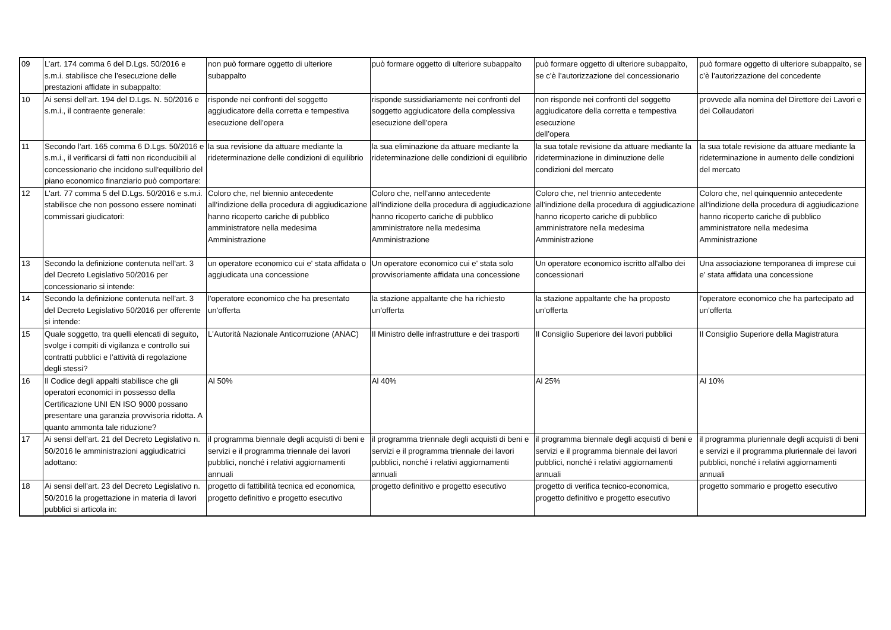| 09 | L’art. 174 comma 6 del D.Lgs. 50/2016 e s.m.i. stabilisce che l’esecuzione delle prestazioni affidate in subappalto: | non può formare oggetto di ulteriore subappalto | può formare oggetto di ulteriore subappalto | può formare oggetto di ulteriore subappalto, se c’è l’autorizzazione del concessionario | può formare oggetto di ulteriore subappalto, se c’è l’autorizzazione del concedente |
| 10 | Ai sensi dell'art. 194 del D.Lgs. N. 50/2016 e s.m.i., il contraente generale: | risponde nei confronti del soggetto aggiudicatore della corretta e tempestiva esecuzione dell’opera | risponde sussidiariamente nei confronti del soggetto aggiudicatore della complessiva esecuzione dell’opera | non risponde nei confronti del soggetto aggiudicatore della corretta e tempestiva esecuzione dell’opera | provvede alla nomina del Direttore dei Lavori e dei Collaudatori |
| 11 | Secondo l’art. 165 comma 6 D.Lgs. 50/2016 e s.m.i., il verificarsi di fatti non riconducibili al concessionario che incidono sull’equilibrio del piano economico finanziario può comportare: | la sua revisione da attuare mediante la rideterminazione delle condizioni di equilibrio | la sua eliminazione da attuare mediante la rideterminazione delle condizioni di equilibrio | la sua totale revisione da attuare mediante la rideterminazione in diminuzione delle condizioni del mercato | la sua totale revisione da attuare mediante la rideterminazione in aumento delle condizioni del mercato |
| 12 | L'art. 77 comma 5 del D.Lgs. 50/2016 e s.m.i. stabilisce che non possono essere nominati commissari giudicatori: | Coloro che, nel biennio antecedente all’indizione della procedura di aggiudicazione hanno ricoperto cariche di pubblico amministratore nella medesima Amministrazione | Coloro che, nell’anno antecedente all’indizione della procedura di aggiudicazione hanno ricoperto cariche di pubblico amministratore nella medesima Amministrazione | Coloro che, nel triennio antecedente all’indizione della procedura di aggiudicazione hanno ricoperto cariche di pubblico amministratore nella medesima Amministrazione | Coloro che, nel quinquennio antecedente all’indizione della procedura di aggiudicazione hanno ricoperto cariche di pubblico amministratore nella medesima Amministrazione |
| 13 | Secondo la definizione contenuta nell'art. 3 del Decreto Legislativo 50/2016 per concessionario si intende: | un operatore economico cui e' stata affidata o aggiudicata una concessione | Un operatore economico cui e' stata solo provvisoriamente affidata una concessione | Un operatore economico iscritto all'albo dei concessionari | Una associazione temporanea di imprese cui e' stata affidata una concessione |
| 14 | Secondo la definizione contenuta nell'art. 3 del Decreto Legislativo 50/2016 per offerente si intende: | l'operatore economico che ha presentato un'offerta | la stazione appaltante che ha richiesto un'offerta | la stazione appaltante che ha proposto un'offerta | l'operatore economico che ha partecipato ad un'offerta |
| 15 | Quale soggetto, tra quelli elencati di seguito, svolge i compiti di vigilanza e controllo sui contratti pubblici e l’attività di regolazione degli stessi? | L'Autorità Nazionale Anticorruzione (ANAC) | Il Ministro delle infrastrutture e dei trasporti | Il Consiglio Superiore dei lavori pubblici | Il Consiglio Superiore della Magistratura |
| 16 | Il Codice degli appalti stabilisce che gli operatori economici in possesso della Certificazione UNI EN ISO 9000 possano presentare una garanzia provvisoria ridotta. A quanto ammonta tale riduzione? | Al 50% | Al 40% | Al 25% | Al 10% |
| 17 | Ai sensi dell'art. 21 del Decreto Legislativo n. 50/2016 le amministrazioni aggiudicatrici adottano: | il programma biennale degli acquisti di beni e servizi e il programma triennale dei lavori pubblici, nonché i relativi aggiornamenti annuali | il programma triennale degli acquisti di beni e servizi e il programma triennale dei lavori pubblici, nonché i relativi aggiornamenti annuali | il programma biennale degli acquisti di beni e servizi e il programma biennale dei lavori pubblici, nonché i relativi aggiornamenti annuali | il programma pluriennale degli acquisti di beni e servizi e il programma pluriennale dei lavori pubblici, nonché i relativi aggiornamenti annuali |
| 18 | Ai sensi dell'art. 23 del Decreto Legislativo n. 50/2016 la progettazione in materia di lavori pubblici si articola in: | progetto di fattibilità tecnica ed economica, progetto definitivo e progetto esecutivo | progetto definitivo e progetto esecutivo | progetto di verifica tecnico-economica, progetto definitivo e progetto esecutivo | progetto sommario e progetto esecutivo |